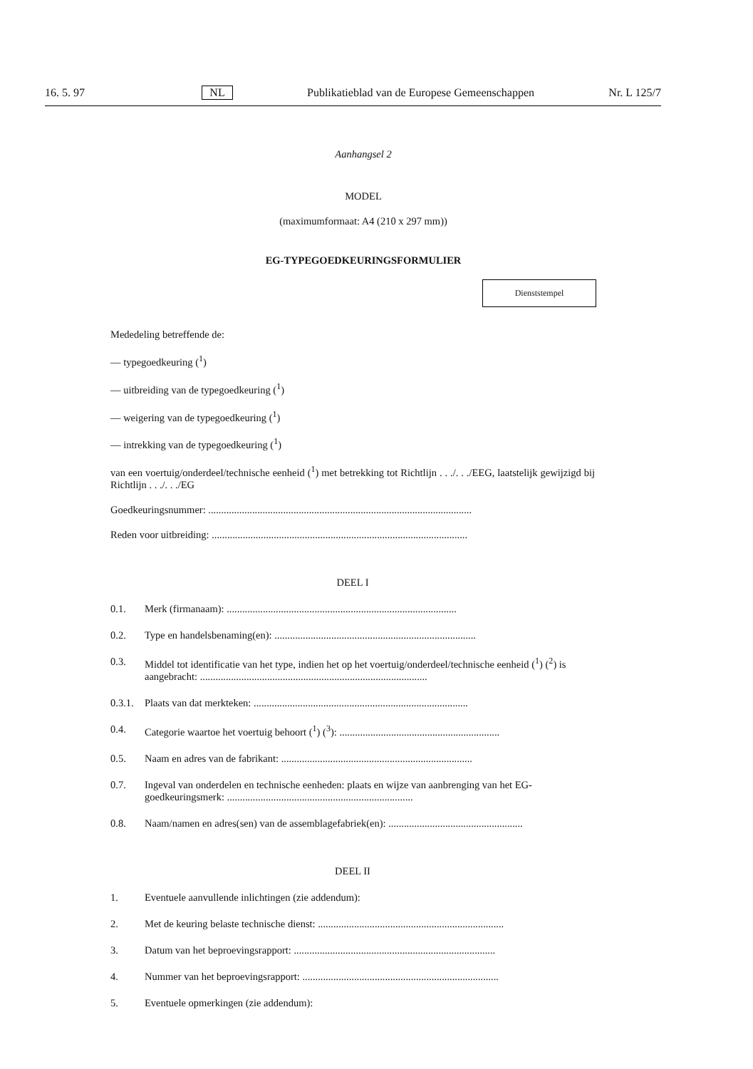16. 5. 97 NL Publikatieblad van de Europese Gemeenschappen Nr. L 125/7
Aanhangsel 2
MODEL
(maximumformaat: A4 (210 x 297 mm))
EG-TYPEGOEDKEURINGSFORMULIER
Dienststempel
Mededeling betreffende de:
— typegoedkeuring (<sup>1</sup>)
— uitbreiding van de typegoedkeuring (<sup>1</sup>)
— weigering van de typegoedkeuring (<sup>1</sup>)
— intrekking van de typegoedkeuring (<sup>1</sup>)
van een voertuig/onderdeel/technische eenheid (<sup>1</sup>) met betrekking tot Richtlijn . . ./. . ./EEG, laatstelijk gewijzigd bij Richtlijn . . ./. . ./EG
Goedkeuringsnummer: ......................................................................................................
Reden voor uitbreiding: ...................................................................................................
DEEL I
0.1. Merk (firmanaam): .........................................................................................
0.2. Type en handelsbenaming(en): ..............................................................................
0.3. Middel tot identificatie van het type, indien het op het voertuig/onderdeel/technische eenheid (<sup>1</sup>) (<sup>2</sup>) is aangebracht: ........................................................................................
0.3.1. Plaats van dat merkteken: ...................................................................................
0.4. Categorie waartoe het voertuig behoort (<sup>1</sup>) (<sup>3</sup>): ..............................................................
0.5. Naam en adres van de fabrikant: ..........................................................................
0.7. Ingeval van onderdelen en technische eenheden: plaats en wijze van aanbrenging van het EG-goedkeuringsmerk: ........................................................................
0.8. Naam/namen en adres(sen) van de assemblagefabriek(en): ....................................................
DEEL II
1. Eventuele aanvullende inlichtingen (zie addendum):
2. Met de keuring belaste technische dienst: ........................................................................
3. Datum van het beproevingsrapport: ..............................................................................
4. Nummer van het beproevingsrapport: ............................................................................
5. Eventuele opmerkingen (zie addendum):